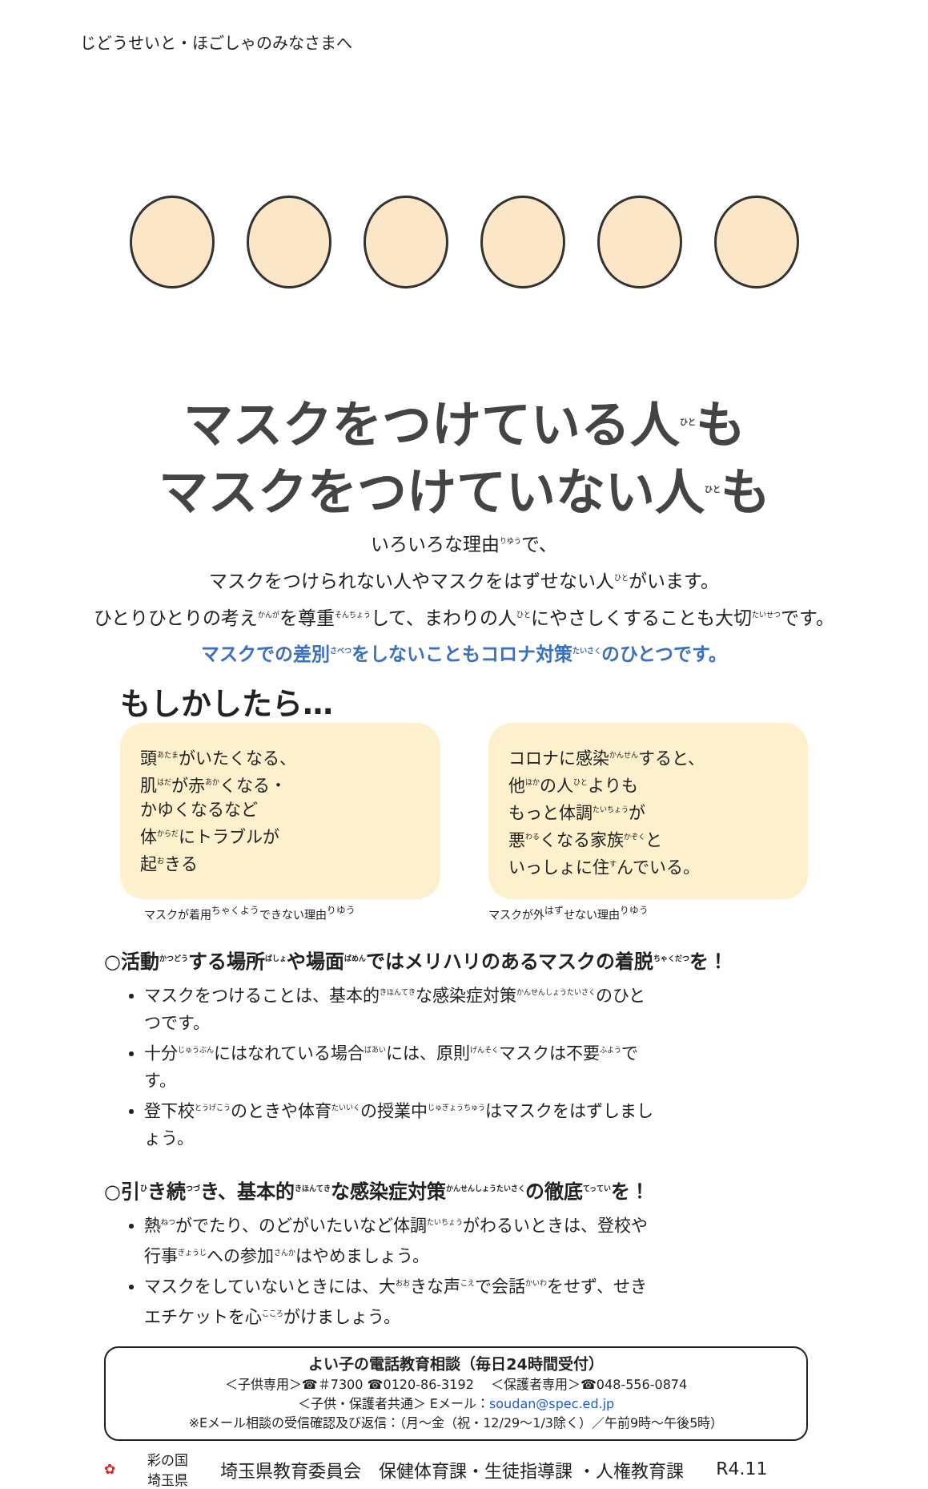じどうせいと・ほごしゃのみなさまへ
マスクをつけている人<sup>ひと</sup>も
マスクをつけていない人<sup>ひと</sup>も
いろいろな理由<sup>りゆう</sup>で、
マスクをつけられない人やマスクをはずせない人<sup>ひと</sup>がいます。
ひとりひとりの考え<sup>かんが</sup>を尊重<sup>そんちょう</sup>して、まわりの人<sup>ひと</sup>にやさしくすることも大切<sup>たいせつ</sup>です。
マスクでの差別<sup>さべつ</sup>をしないこともコロナ対策<sup>たいさく</sup>のひとつです。
もしかしたら…
頭<sup>あたま</sup>がいたくなる、
肌<sup>はだ</sup>が赤<sup>あか</sup>くなる・
かゆくなるなど
体<sup>からだ</sup>にトラブルが
起<sup>お</sup>きる
コロナに感染<sup>かんせん</sup>すると、
他<sup>ほか</sup>の人<sup>ひと</sup>よりも
もっと体調<sup>たいちょう</sup>が
悪<sup>わる</sup>くなる家族<sup>かぞく</sup>と
いっしょに住<sup>す</sup>んでいる。
マスクが着用<sup>ちゃくよう</sup>できない理由<sup>りゆう</sup> マスクが外<sup>はず</sup>せない理由<sup>りゆう</sup>
○活動<sup>かつどう</sup>する場所<sup>ばしょ</sup>や場面<sup>ばめん</sup>ではメリハリのあるマスクの着脱<sup>ちゃくだつ</sup>を！
マスクをつけることは、基本的<sup>きほんてき</sup>な感染症対策<sup>かんせんしょうたいさく</sup>のひとつです。
十分<sup>じゅうぶん</sup>にはなれている場合<sup>ばあい</sup>には、原則<sup>げんそく</sup>マスクは不要<sup>ふよう</sup>です。
登下校<sup>とうげこう</sup>のときや体育<sup>たいいく</sup>の授業中<sup>じゅぎょうちゅう</sup>はマスクをはずしましょう。
○引<sup>ひ</sup>き続<sup>つづ</sup>き、基本的<sup>きほんてき</sup>な感染症対策<sup>かんせんしょうたいさく</sup>の徹底<sup>てってい</sup>を！
熱<sup>ねつ</sup>がでたり、のどがいたいなど体調<sup>たいちょう</sup>がわるいときは、登校や行事<sup>ぎょうじ</sup>への参加<sup>さんか</sup>はやめましょう。
マスクをしていないときには、大<sup>おお</sup>きな声<sup>こえ</sup>で会話<sup>かいわ</sup>をせず、せきエチケットを心<sup>こころ</sup>がけましょう。
よい子の電話教育相談（毎日24時間受付）
＜子供専用＞☎＃7300 ☎0120-86-3192 　＜保護者専用＞☎048-556-0874
＜子供・保護者共通＞ Eメール：soudan@spec.ed.jp
※Eメール相談の受信確認及び返信：（月～金（祝・12/29～1/3除く）／午前9時～午後5時）
✿ 彩の国
埼玉県 埼玉県教育委員会　保健体育課・生徒指導課 ・人権教育課 R4.11